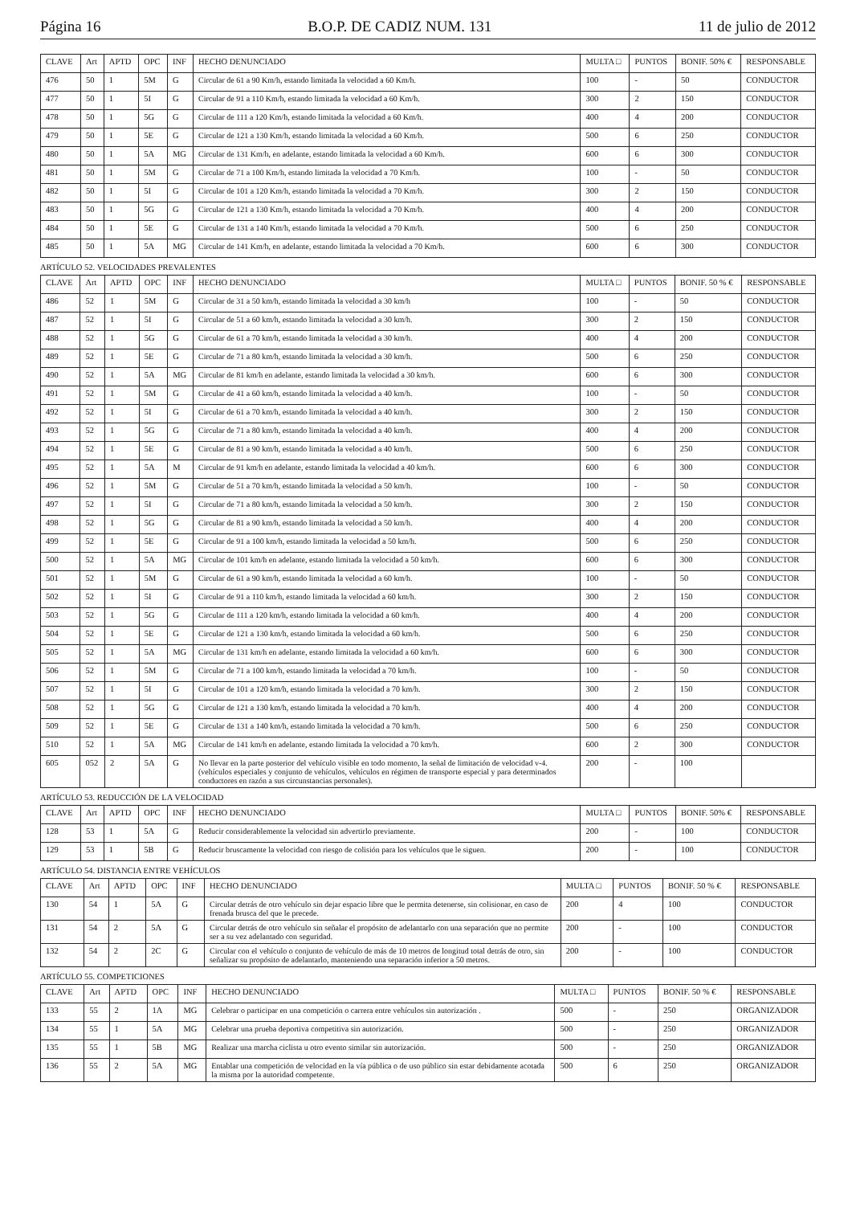Página 16 B.O.P. DE CADIZ NUM. 131 11 de julio de 2012
| CLAVE | Art | APTD | OPC | INF | HECHO DENUNCIADO | MULTA □ | PUNTOS | BONIF. 50% € | RESPONSABLE |
| --- | --- | --- | --- | --- | --- | --- | --- | --- | --- |
| 476 | 50 | 1 | 5M | G | Circular de 61 a 90 Km/h, estando limitada la velocidad a 60 Km/h. | 100 | - | 50 | CONDUCTOR |
| 477 | 50 | 1 | 5I | G | Circular de 91 a 110 Km/h, estando limitada la velocidad a 60 Km/h. | 300 | 2 | 150 | CONDUCTOR |
| 478 | 50 | 1 | 5G | G | Circular de 111 a 120 Km/h, estando limitada la velocidad a 60 Km/h. | 400 | 4 | 200 | CONDUCTOR |
| 479 | 50 | 1 | 5E | G | Circular de 121 a 130 Km/h, estando limitada la velocidad a 60 Km/h. | 500 | 6 | 250 | CONDUCTOR |
| 480 | 50 | 1 | 5A | MG | Circular de 131 Km/h, en adelante, estando limitada la velocidad a 60 Km/h. | 600 | 6 | 300 | CONDUCTOR |
| 481 | 50 | 1 | 5M | G | Circular de 71 a 100 Km/h, estando limitada la velocidad a 70 Km/h. | 100 | - | 50 | CONDUCTOR |
| 482 | 50 | 1 | 5I | G | Circular de 101 a 120 Km/h, estando limitada la velocidad a 70 Km/h. | 300 | 2 | 150 | CONDUCTOR |
| 483 | 50 | 1 | 5G | G | Circular de 121 a 130 Km/h, estando limitada la velocidad a 70 Km/h. | 400 | 4 | 200 | CONDUCTOR |
| 484 | 50 | 1 | 5E | G | Circular de 131 a 140 Km/h, estando limitada la velocidad a 70 Km/h. | 500 | 6 | 250 | CONDUCTOR |
| 485 | 50 | 1 | 5A | MG | Circular de 141 Km/h, en adelante, estando limitada la velocidad a 70 Km/h. | 600 | 6 | 300 | CONDUCTOR |
ARTÍCULO 52. VELOCIDADES PREVALENTES
| CLAVE | Art | APTD | OPC | INF | HECHO DENUNCIADO | MULTA □ | PUNTOS | BONIF. 50 % € | RESPONSABLE |
| --- | --- | --- | --- | --- | --- | --- | --- | --- | --- |
| 486 | 52 | 1 | 5M | G | Circular de 31 a 50 km/h, estando limitada la velocidad a 30 km/h | 100 | - | 50 | CONDUCTOR |
| 487 | 52 | 1 | 5I | G | Circular de 51 a 60 km/h, estando limitada la velocidad a 30 km/h. | 300 | 2 | 150 | CONDUCTOR |
| 488 | 52 | 1 | 5G | G | Circular de 61 a 70 km/h, estando limitada la velocidad a 30 km/h. | 400 | 4 | 200 | CONDUCTOR |
| 489 | 52 | 1 | 5E | G | Circular de 71 a 80 km/h, estando limitada la velocidad a 30 km/h. | 500 | 6 | 250 | CONDUCTOR |
| 490 | 52 | 1 | 5A | MG | Circular de 81 km/h en adelante, estando limitada la velocidad a 30 km/h. | 600 | 6 | 300 | CONDUCTOR |
| 491 | 52 | 1 | 5M | G | Circular de 41 a 60 km/h, estando limitada la velocidad a 40 km/h. | 100 | - | 50 | CONDUCTOR |
| 492 | 52 | 1 | 5I | G | Circular de 61 a 70 km/h, estando limitada la velocidad a 40 km/h. | 300 | 2 | 150 | CONDUCTOR |
| 493 | 52 | 1 | 5G | G | Circular de 71 a 80 km/h, estando limitada la velocidad a 40 km/h. | 400 | 4 | 200 | CONDUCTOR |
| 494 | 52 | 1 | 5E | G | Circular de 81 a 90 km/h, estando limitada la velocidad a 40 km/h. | 500 | 6 | 250 | CONDUCTOR |
| 495 | 52 | 1 | 5A | M | Circular de 91 km/h en adelante, estando limitada la velocidad a 40 km/h. | 600 | 6 | 300 | CONDUCTOR |
| 496 | 52 | 1 | 5M | G | Circular de 51 a 70 km/h, estando limitada la velocidad a 50 km/h. | 100 | - | 50 | CONDUCTOR |
| 497 | 52 | 1 | 5I | G | Circular de 71 a 80 km/h, estando limitada la velocidad a 50 km/h. | 300 | 2 | 150 | CONDUCTOR |
| 498 | 52 | 1 | 5G | G | Circular de 81 a 90 km/h, estando limitada la velocidad a 50 km/h. | 400 | 4 | 200 | CONDUCTOR |
| 499 | 52 | 1 | 5E | G | Circular de 91 a 100 km/h, estando limitada la velocidad a 50 km/h. | 500 | 6 | 250 | CONDUCTOR |
| 500 | 52 | 1 | 5A | MG | Circular de 101 km/h en adelante, estando limitada la velocidad a 50 km/h. | 600 | 6 | 300 | CONDUCTOR |
| 501 | 52 | 1 | 5M | G | Circular de 61 a 90 km/h, estando limitada la velocidad a 60 km/h. | 100 | - | 50 | CONDUCTOR |
| 502 | 52 | 1 | 5I | G | Circular de 91 a 110 km/h, estando limitada la velocidad a 60 km/h. | 300 | 2 | 150 | CONDUCTOR |
| 503 | 52 | 1 | 5G | G | Circular de 111 a 120 km/h, estando limitada la velocidad a 60 km/h. | 400 | 4 | 200 | CONDUCTOR |
| 504 | 52 | 1 | 5E | G | Circular de 121 a 130 km/h, estando limitada la velocidad a 60 km/h. | 500 | 6 | 250 | CONDUCTOR |
| 505 | 52 | 1 | 5A | MG | Circular de 131 km/h en adelante, estando limitada la velocidad a 60 km/h. | 600 | 6 | 300 | CONDUCTOR |
| 506 | 52 | 1 | 5M | G | Circular de 71 a 100 km/h, estando limitada la velocidad a 70 km/h. | 100 | - | 50 | CONDUCTOR |
| 507 | 52 | 1 | 5I | G | Circular de 101 a 120 km/h, estando limitada la velocidad a 70 km/h. | 300 | 2 | 150 | CONDUCTOR |
| 508 | 52 | 1 | 5G | G | Circular de 121 a 130 km/h, estando limitada la velocidad a 70 km/h. | 400 | 4 | 200 | CONDUCTOR |
| 509 | 52 | 1 | 5E | G | Circular de 131 a 140 km/h, estando limitada la velocidad a 70 km/h. | 500 | 6 | 250 | CONDUCTOR |
| 510 | 52 | 1 | 5A | MG | Circular de 141 km/h en adelante, estando limitada la velocidad a 70 km/h. | 600 | 2 | 300 | CONDUCTOR |
| 605 | 052 | 2 | 5A | G | No llevar en la parte posterior del vehículo visible en todo momento, la señal de limitación de velocidad v-4. (vehículos especiales y conjunto de vehículos, vehículos en régimen de transporte especial y para determinados conductores en razón a sus circunstancias personales). | 200 | - | 100 | |
ARTÍCULO 53. REDUCCIÓN DE LA VELOCIDAD
| CLAVE | Art | APTD | OPC | INF | HECHO DENUNCIADO | MULTA □ | PUNTOS | BONIF. 50% € | RESPONSABLE |
| --- | --- | --- | --- | --- | --- | --- | --- | --- | --- |
| 128 | 53 | 1 | 5A | G | Reducir considerablemente la velocidad sin advertirlo previamente. | 200 | - | 100 | CONDUCTOR |
| 129 | 53 | 1 | 5B | G | Reducir bruscamente la velocidad con riesgo de colisión para los vehículos que le siguen. | 200 | - | 100 | CONDUCTOR |
ARTÍCULO 54. DISTANCIA ENTRE VEHÍCULOS
| CLAVE | Art | APTD | OPC | INF | HECHO DENUNCIADO | MULTA □ | PUNTOS | BONIF. 50 % € | RESPONSABLE |
| --- | --- | --- | --- | --- | --- | --- | --- | --- | --- |
| 130 | 54 | 1 | 5A | G | Circular detrás de otro vehículo sin dejar espacio libre que le permita detenerse, sin colisionar, en caso de frenada brusca del que le precede. | 200 | 4 | 100 | CONDUCTOR |
| 131 | 54 | 2 | 5A | G | Circular detrás de otro vehículo sin señalar el propósito de adelantarlo con una separación que no permite ser a su vez adelantado con seguridad. | 200 | - | 100 | CONDUCTOR |
| 132 | 54 | 2 | 2C | G | Circular con el vehículo o conjunto de vehículo de más de 10 metros de longitud total detrás de otro, sin señalizar su propósito de adelantarlo, manteniendo una separación inferior a 50 metros. | 200 | - | 100 | CONDUCTOR |
ARTÍCULO 55. COMPETICIONES
| CLAVE | Art | APTD | OPC | INF | HECHO DENUNCIADO | MULTA □ | PUNTOS | BONIF. 50 % € | RESPONSABLE |
| --- | --- | --- | --- | --- | --- | --- | --- | --- | --- |
| 133 | 55 | 2 | 1A | MG | Celebrar o participar en una competición o carrera entre vehículos sin autorización . | 500 | - | 250 | ORGANIZADOR |
| 134 | 55 | 1 | 5A | MG | Celebrar una prueba deportiva competitiva sin autorización. | 500 | - | 250 | ORGANIZADOR |
| 135 | 55 | 1 | 5B | MG | Realizar una marcha ciclista u otro evento similar sin autorización. | 500 | - | 250 | ORGANIZADOR |
| 136 | 55 | 2 | 5A | MG | Entablar una competición de velocidad en la vía pública o de uso público sin estar debidamente acotada la misma por la autoridad competente. | 500 | 6 | 250 | ORGANIZADOR |